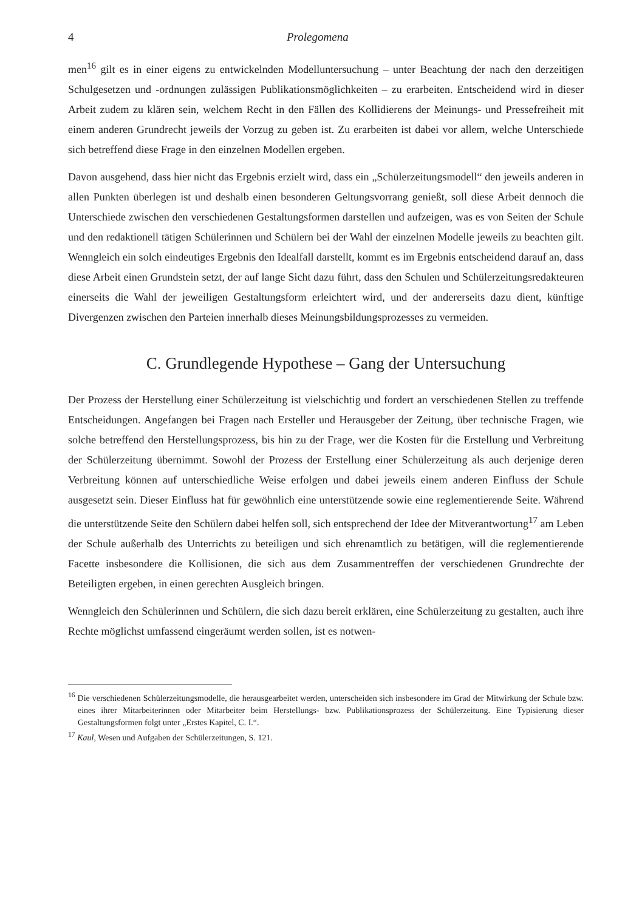4 Prolegomena
men<sup>16</sup> gilt es in einer eigens zu entwickelnden Modelluntersuchung – unter Beachtung der nach den derzeitigen Schulgesetzen und -ordnungen zulässigen Publikationsmöglichkeiten – zu erarbeiten. Entscheidend wird in dieser Arbeit zudem zu klären sein, welchem Recht in den Fällen des Kollidierens der Meinungs- und Pressefreiheit mit einem anderen Grundrecht jeweils der Vorzug zu geben ist. Zu erarbeiten ist dabei vor allem, welche Unterschiede sich betreffend diese Frage in den einzelnen Modellen ergeben.
Davon ausgehend, dass hier nicht das Ergebnis erzielt wird, dass ein „Schülerzeitungsmodell“ den jeweils anderen in allen Punkten überlegen ist und deshalb einen besonderen Geltungsvorrang genießt, soll diese Arbeit dennoch die Unterschiede zwischen den verschiedenen Gestaltungsformen darstellen und aufzeigen, was es von Seiten der Schule und den redaktionell tätigen Schülerinnen und Schülern bei der Wahl der einzelnen Modelle jeweils zu beachten gilt. Wenngleich ein solch eindeutiges Ergebnis den Idealfall darstellt, kommt es im Ergebnis entscheidend darauf an, dass diese Arbeit einen Grundstein setzt, der auf lange Sicht dazu führt, dass den Schulen und Schülerzeitungsredakteuren einerseits die Wahl der jeweiligen Gestaltungsform erleichtert wird, und der andererseits dazu dient, künftige Divergenzen zwischen den Parteien innerhalb dieses Meinungsbildungsprozesses zu vermeiden.
C. Grundlegende Hypothese – Gang der Untersuchung
Der Prozess der Herstellung einer Schülerzeitung ist vielschichtig und fordert an verschiedenen Stellen zu treffende Entscheidungen. Angefangen bei Fragen nach Ersteller und Herausgeber der Zeitung, über technische Fragen, wie solche betreffend den Herstellungsprozess, bis hin zu der Frage, wer die Kosten für die Erstellung und Verbreitung der Schülerzeitung übernimmt. Sowohl der Prozess der Erstellung einer Schülerzeitung als auch derjenige deren Verbreitung können auf unterschiedliche Weise erfolgen und dabei jeweils einem anderen Einfluss der Schule ausgesetzt sein. Dieser Einfluss hat für gewöhnlich eine unterstützende sowie eine reglementierende Seite. Während die unterstützende Seite den Schülern dabei helfen soll, sich entsprechend der Idee der Mitverantwortung<sup>17</sup> am Leben der Schule außerhalb des Unterrichts zu beteiligen und sich ehrenamtlich zu betätigen, will die reglementierende Facette insbesondere die Kollisionen, die sich aus dem Zusammentreffen der verschiedenen Grundrechte der Beteiligten ergeben, in einen gerechten Ausgleich bringen.
Wenngleich den Schülerinnen und Schülern, die sich dazu bereit erklären, eine Schülerzeitung zu gestalten, auch ihre Rechte möglichst umfassend eingeräumt werden sollen, ist es notwen-
<sup>16</sup> Die verschiedenen Schülerzeitungsmodelle, die herausgearbeitet werden, unterscheiden sich insbesondere im Grad der Mitwirkung der Schule bzw. eines ihrer Mitarbeiterinnen oder Mitarbeiter beim Herstellungs- bzw. Publikationsprozess der Schülerzeitung. Eine Typisierung dieser Gestaltungsformen folgt unter „Erstes Kapitel, C. I.“.
<sup>17</sup> Kaul, Wesen und Aufgaben der Schülerzeitungen, S. 121.